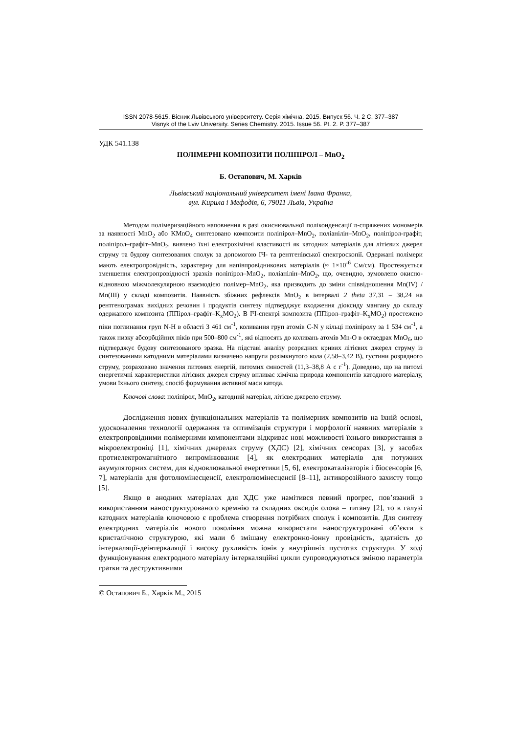ISSN 2078-5615. Вісник Львівського університету. Серія хімічна. 2015. Випуск 56. Ч. 2 С. 377–387
Visnyk of the Lviv University. Series Chemistry. 2015. Issue 56. Pt. 2. P. 377–387
УДК 541.138
ПОЛІМЕРНІ КОМПОЗИТИ ПОЛІПІРОЛ – MnO<sub>2</sub>
Б. Остапович, М. Харків
Львівський національний університет імені Івана Франка,
вул. Кирила і Мефодія, 6, 79011 Львів, Україна
Методом полімеризаційного наповнення в разі окиснювальної поліконденсації π-спряжених мономерів за наявності MnO<sub>2</sub> або KMnO<sub>4</sub> синтезовано композити поліпірол–MnO<sub>2</sub>, поліанілін–MnO<sub>2</sub>, поліпірол-графіт, поліпірол–графіт–MnO<sub>2</sub>, вивчено їхні електрохімічні властивості як катодних матеріалів для літієвих джерел струму та будову синтезованих сполук за допомогою ІЧ- та рентгенівської спектроскопії. Одержані полімери мають електропровідність, характерну для напівпровідникових матеріалів (≈ 1×10<sup>-6</sup> См/см). Простежується зменшення електропровідності зразків поліпірол–MnO<sub>2</sub>, поліанілін–MnO<sub>2</sub>, що, очевидно, зумовлено окисно-відновною міжмолекулярною взаємодією полімер–MnO<sub>2</sub>, яка призводить до зміни співвідношення Mn(IV) / Mn(III) у складі композитів. Наявність збіжних рефлексів MnO<sub>2</sub> в інтервалі 2 theta 37,31 – 38,24 на рентгенограмах вихідних речовин і продуктів синтезу підтверджує входження діоксиду мангану до складу одержаного композита (ППірол–графіт–K<sub>x</sub>MO<sub>2</sub>). В ІЧ-спектрі композита (ППірол–графіт–K<sub>x</sub>MO<sub>2</sub>) простежено піки поглинання груп N-H в області 3 461 см<sup>-1</sup>, коливання груп атомів C-N у кільці поліпіролу за 1 534 см<sup>-1</sup>, а також низку абсорбційних піків при 500–800 см<sup>-1</sup>, які відносять до коливань атомів Mn-O в октаедрах MnO<sub>6</sub>, що підтверджує будову синтезованого зразка. На підставі аналізу розрядних кривих літієвих джерел струму із синтезованими катодними матеріалами визначено напруги розімкнутого кола (2,58–3,42 В), густини розрядного струму, розраховано значення питомих енергій, питомих ємностей (11,3–38,8 А с г<sup>-1</sup>). Доведено, що на питомі енергетичні характеристики літієвих джерел струму впливає хімічна природа компонентів катодного матеріалу, умови їхнього синтезу, спосіб формування активної маси катода.
Ключові слова: поліпірол, MnO<sub>2</sub>, катодний матеріал, літієве джерело струму.
Дослідження нових функціональних матеріалів та полімерних композитів на їхній основі, удосконалення технології одержання та оптимізація структури і морфології наявних матеріалів з електропровідними полімерними компонентами відкриває нові можливості їхнього використання в мікроелектроніці [1], хімічних джерелах струму (ХДС) [2], хімічних сенсорах [3], у засобах протиелектромагнітного випромінювання [4], як електродних матеріалів для потужних акумуляторних систем, для відновлювальної енергетики [5, 6], електрокаталізаторів і біосенсорів [6, 7], матеріалів для фотолюмінесценсії, електролюмінесценсії [8–11], антикорозійного захисту тощо [5].
Якщо в анодних матеріалах для ХДС уже намітився певний прогрес, пов’язаний з використанням наноструктурованого кремнію та складних оксидів олова – титану [2], то в галузі катодних матеріалів ключовою є проблема створення потрібних сполук і композитів. Для синтезу електродних матеріалів нового покоління можна використати наноструктуровані об’єкти з кристалічною структурою, які мали б змішану електронно-іонну провідність, здатність до інтеркаляції-деінтеркаляції і високу рухливість іонів у внутрішніх пустотах структури. У ході функціонування електродного матеріалу інтеркаляційні цикли супроводжуються зміною параметрів гратки та деструктивними
© Остапович Б., Харків М., 2015